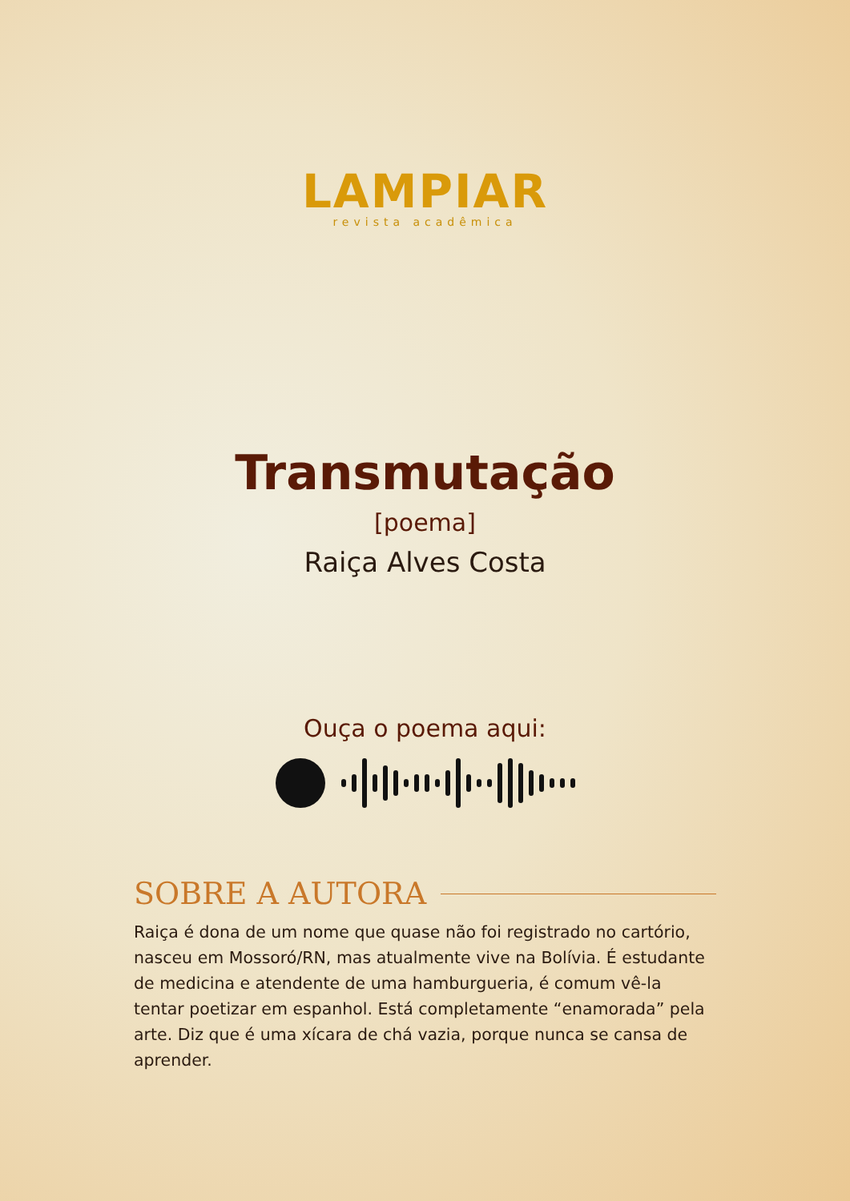LAMPIAR
revista acadêmica
Transmutação
[poema]
Raiça Alves Costa
Ouça o poema aqui:
SOBRE A AUTORA
Raiça é dona de um nome que quase não foi registrado no cartório, nasceu em Mossoró/RN, mas atualmente vive na Bolívia. É estudante de medicina e atendente de uma hamburgueria, é comum vê-la tentar poetizar em espanhol. Está completamente “enamorada” pela arte. Diz que é uma xícara de chá vazia, porque nunca se cansa de aprender.